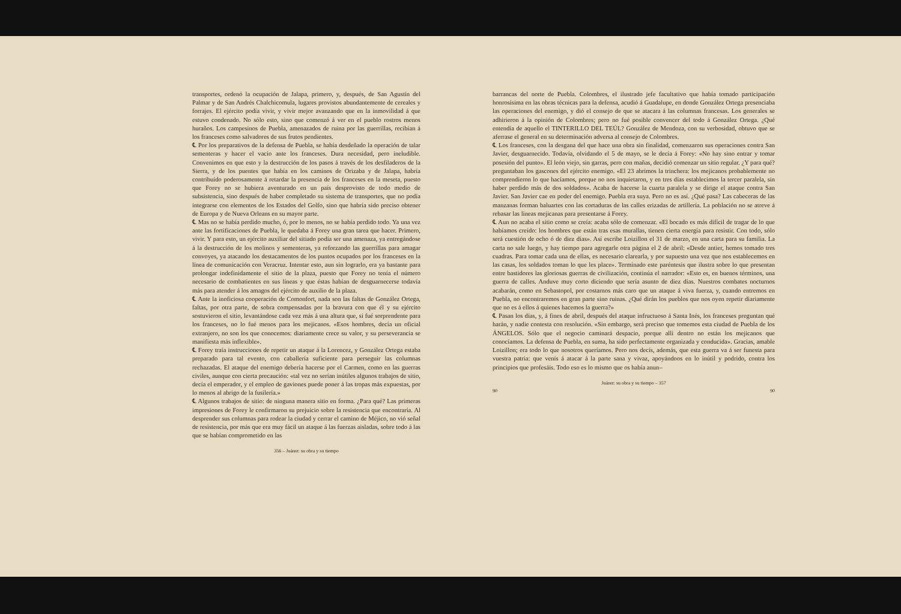transportes, ordenó la ocupación de Jalapa, primero, y, después, de San Agustín del Palmar y de San Andrés Chalchicomula, lugares provistos abundantemente de cereales y forrajes. El ejército podía vivir, y vivir mejor avanzando que en la inmovilidad á que estuvo condenado. No sólo esto, sino que comenzó á ver en el pueblo rostros menos huraños. Los campesinos de Puebla, amenazados de ruina por las guerrillas, recibían á los franceses como salvadores de sus frutos pendientes.
℄ Por los preparativos de la defensa de Puebla, se había desdeñado la operación de talar sementeras y hacer el vacío ante los franceses. Dura necesidad, pero ineludible. Convenimos en que esto y la destrucción de los pasos á través de los desfiladeros de la Sierra, y de los puentes que había en los caminos de Orizaba y de Jalapa, habría contribuído poderosamente á retardar la presencia de los franceses en la meseta, puesto que Forey no se hubiera aventurado en un país desprovisto de todo medio de subsistencia, sino después de haber completado su sistema de transportes, que no podía integrarse con elementos de los Estados del Golfo, sino que habría sido preciso obtener de Europa y de Nueva Orleans en su mayor parte.
℄ Mas no se había perdido mucho, ó, por lo menos, no se había perdido todo. Ya una vez ante las fortificaciones de Puebla, le quedaba á Forey una gran tarea que hacer. Primero, vivir. Y para esto, un ejército auxiliar del sitiado podía ser una amenaza, ya entregándose á la destrucción de los molinos y sementeras, ya reforzando las guerrillas para amagar convoyes, ya atacando los destacamentos de los puntos ocupados por los franceses en la línea de comunicación con Veracruz. Intentar esto, aun sin lograrlo, era ya bastante para prolongar indefinidamente el sitio de la plaza, puesto que Forey no tenía el número necesario de combatientes en sus líneas y que éstas habían de desguarnecerse todavía más para atender á los amagos del ejército de auxilio de la plaza.
℄ Ante la inoficiosa cooperación de Comonfort, nada son las faltas de González Ortega, faltas, por otra parte, de sobra compensadas por la bravura con que él y su ejército sostuvieron el sitio, levantándose cada vez más á una altura que, si fué sorprendente para los franceses, no lo fué menos para los mejicanos. «Esos hombres, decía un oficial extranjero, no son los que conocemos: diariamente crece su valor, y su perseverancia se manifiesta más inflexible».
℄ Forey traía instrucciones de repetir un ataque á la Lorencez, y González Ortega estaba preparado para tal evento, con caballería suficiente para perseguir las columnas rechazadas. El ataque del enemigo debería hacerse por el Carmen, como en las guerras civiles, aunque con cierta precaución: «tal vez no serían inútiles algunos trabajos de sitio, decía el emperador, y el empleo de gaviones puede poner á las tropas más expuestas, por lo menos al abrigo de la fusilería.»
℄ Algunos trabajos de sitio: de ninguna manera sitio en forma. ¿Para qué? Las primeras impresiones de Forey le confirmaron su prejuicio sobre la resistencia que encontraría. Al desprender sus columnas para rodear la ciudad y cerrar el camino de Méjico, no vió señal de resistencia, por más que era muy fácil un ataque á las fuerzas aisladas, sobre todo á las que se habían comprometido en las
356 – Juárez: su obra y su tiempo
barrancas del norte de Puebla. Colombres, el ilustrado jefe facultativo que había tomado participación honrosísima en las obras técnicas para la defensa, acudió á Guadalupe, en donde González Ortega presenciaba las operaciones del enemigo, y dió el consejo de que se atacara á las columnas francesas. Los generales se adhirieron á la opinión de Colombres; pero no fué posible convencer del todo á González Ortega. ¿Qué entendía de aquello el TINTERILLO DEL TEÚL? González de Mendoza, con su verbosidad, obtuvo que se aferrase el general en su determinación adversa al consejo de Colombres.
℄ Los franceses, con la desgana del que hace una obra sin finalidad, comenzaron sus operaciones contra San Javier, desguarnecido. Todavía, olvidando el 5 de mayo, se le decía á Forey: «No hay sino entrar y tomar posesión del punto». El león viejo, sin garras, pero con mañas, decidió comenzar un sitio regular. ¿Y para qué? preguntaban los gascones del ejército enemigo. «El 23 abrimos la trinchera: los mejicanos probablemente no comprendieron lo que hacíamos, porque no nos inquietaron, y en tres días establecimos la tercer paralela, sin haber perdido más de dos soldados». Acaba de hacerse la cuarta paralela y se dirige el ataque contra San Javier. San Javier cae en poder del enemigo. Puebla era suya. Pero no es así. ¿Qué pasa? Las cabeceras de las manzanas forman baluartes con las cortaduras de las calles erizadas de artillería. La población no se atreve á rebasar las líneas mejicanas para presentarse á Forey.
℄ Aun no acaba el sitio como se creía: acaba sólo de comenzar. «El bocado es más difícil de tragar de lo que habíamos creído: los hombres que están tras esas murallas, tienen cierta energía para resistir. Con todo, sólo será cuestión de ocho ó de diez días». Así escribe Loizillon el 31 de marzo, en una carta para su familia. La carta no sale luego, y hay tiempo para agregarle otra página el 2 de abril: «Desde antier, hemos tomado tres cuadras. Para tomar cada una de ellas, es necesario clarearla, y por supuesto una vez que nos establecemos en las casas, los soldados toman lo que les place». Terminado este paréntesis que ilustra sobre lo que presentan entre bastidores las gloriosas guerras de civilización, continúa el narrador: «Esto es, en buenos términos, una guerra de calles. Anduve muy corto diciendo que sería asunto de diez días. Nuestros combates nocturnos acabarán, como en Sebastopol, por costarnos más caro que un ataque á viva fuerza, y, cuando entremos en Puebla, no encontraremos en gran parte sino ruinas. ¿Qué dirán los pueblos que nos oyen repetir diariamente que no es á ellos á quienes hacemos la guerra?»
℄ Pasan los días, y, á fines de abril, después del ataque infructuoso á Santa Inés, los franceses preguntan qué harán, y nadie contesta con resolución. «Sin embargo, será preciso que tomemos esta ciudad de Puebla de los ÁNGELOS. Sólo que el negocio caminará despacio, porque allí dentro no están los mejicanos que conocíamos. La defensa de Puebla, en suma, ha sido perfectamente organizada y conducida». Gracias, amable Loizillon; era todo lo que nosotros queríamos. Pero nos decís, además, que esta guerra va á ser funesta para vuestra patria: que venís á atacar á la parte sana y vivaz, apoyándoos en lo inútil y podrido, contra los principios que profesáis. Todo eso es lo mismo que os había anun–
Juárez: su obra y su tiempo – 357
90 90